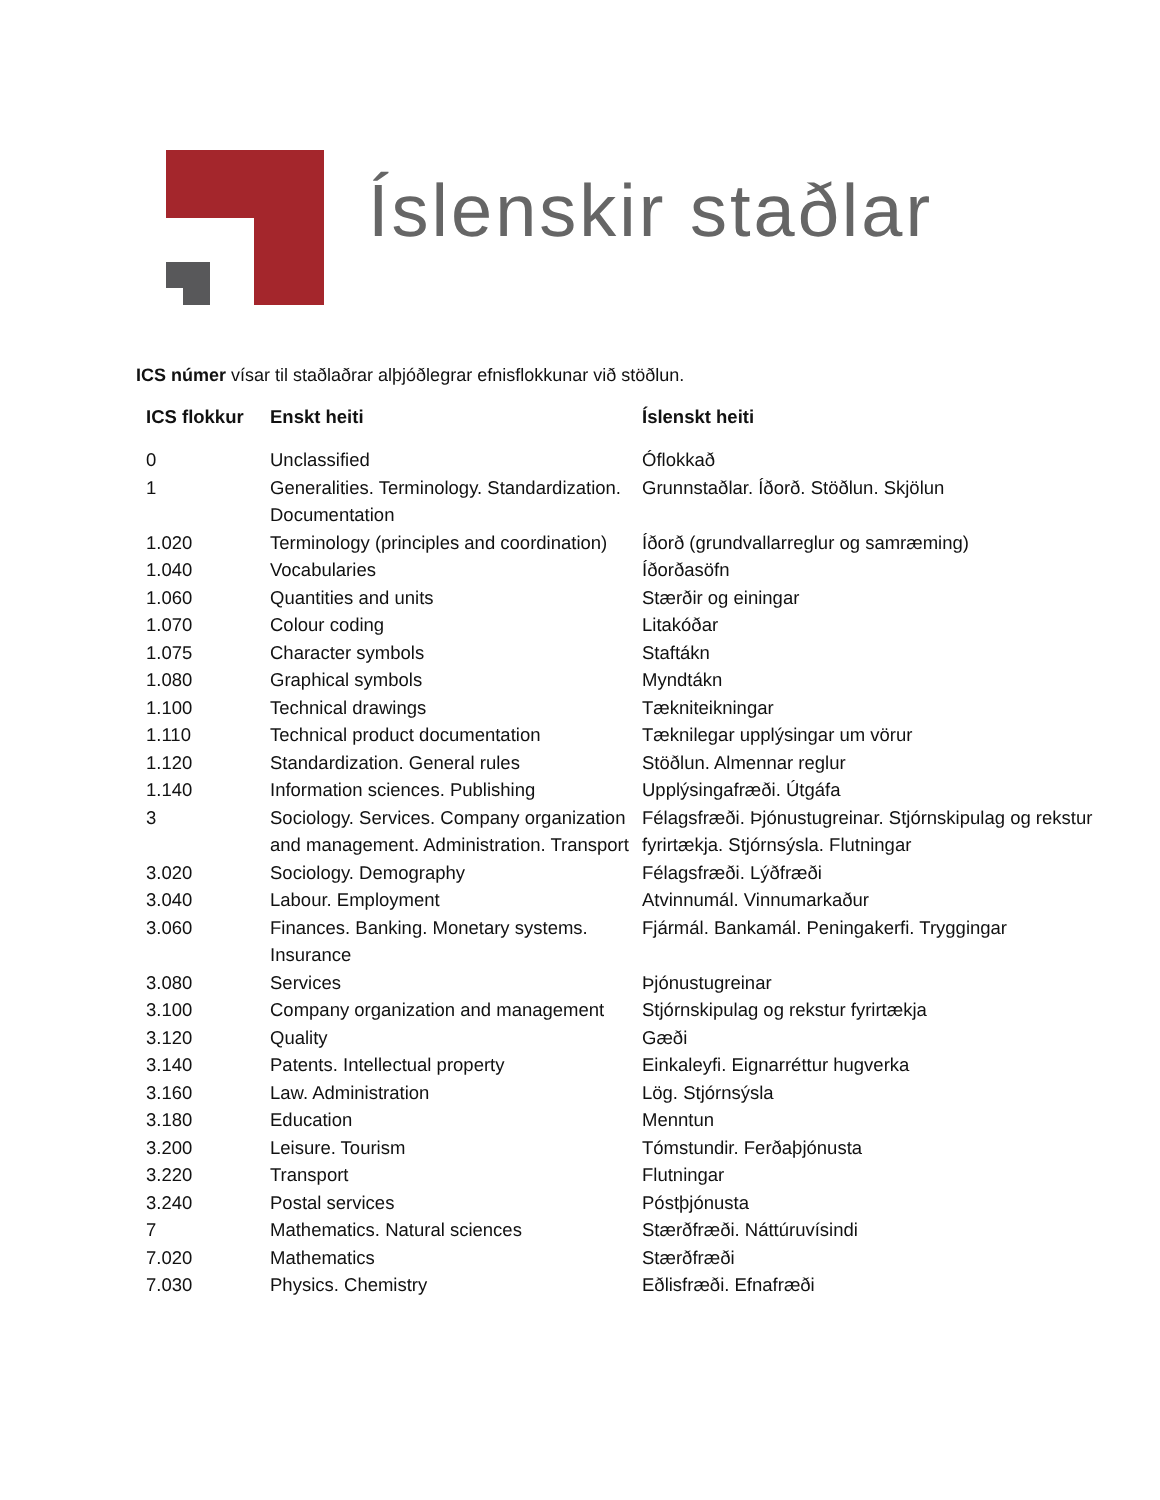Íslenskir staðlar
ICS númer vísar til staðlaðrar alþjóðlegrar efnisflokkunar við stöðlun.
| ICS flokkur | Enskt heiti | Íslenskt heiti |
| --- | --- | --- |
| 0 | Unclassified | Óflokkað |
| 1 | Generalities. Terminology. Standardization. Documentation | Grunnstaðlar. Íðorð. Stöðlun. Skjölun |
| 1.020 | Terminology (principles and coordination) | Íðorð (grundvallarreglur og samræming) |
| 1.040 | Vocabularies | Íðorðasöfn |
| 1.060 | Quantities and units | Stærðir og einingar |
| 1.070 | Colour coding | Litakóðar |
| 1.075 | Character symbols | Staftákn |
| 1.080 | Graphical symbols | Myndtákn |
| 1.100 | Technical drawings | Tækniteikningar |
| 1.110 | Technical product documentation | Tæknilegar upplýsingar um vörur |
| 1.120 | Standardization. General rules | Stöðlun. Almennar reglur |
| 1.140 | Information sciences. Publishing | Upplýsingafræði. Útgáfa |
| 3 | Sociology. Services. Company organization and management. Administration. Transport | Félagsfræði. Þjónustugreinar. Stjórnskipulag og rekstur fyrirtækja. Stjórnsýsla. Flutningar |
| 3.020 | Sociology. Demography | Félagsfræði. Lýðfræði |
| 3.040 | Labour. Employment | Atvinnumál. Vinnumarkaður |
| 3.060 | Finances. Banking. Monetary systems. Insurance | Fjármál. Bankamál. Peningakerfi. Tryggingar |
| 3.080 | Services | Þjónustugreinar |
| 3.100 | Company organization and management | Stjórnskipulag og rekstur fyrirtækja |
| 3.120 | Quality | Gæði |
| 3.140 | Patents. Intellectual property | Einkaleyfi. Eignarréttur hugverka |
| 3.160 | Law. Administration | Lög. Stjórnsýsla |
| 3.180 | Education | Menntun |
| 3.200 | Leisure. Tourism | Tómstundir. Ferðaþjónusta |
| 3.220 | Transport | Flutningar |
| 3.240 | Postal services | Póstþjónusta |
| 7 | Mathematics. Natural sciences | Stærðfræði. Náttúruvísindi |
| 7.020 | Mathematics | Stærðfræði |
| 7.030 | Physics. Chemistry | Eðlisfræði. Efnafræði |